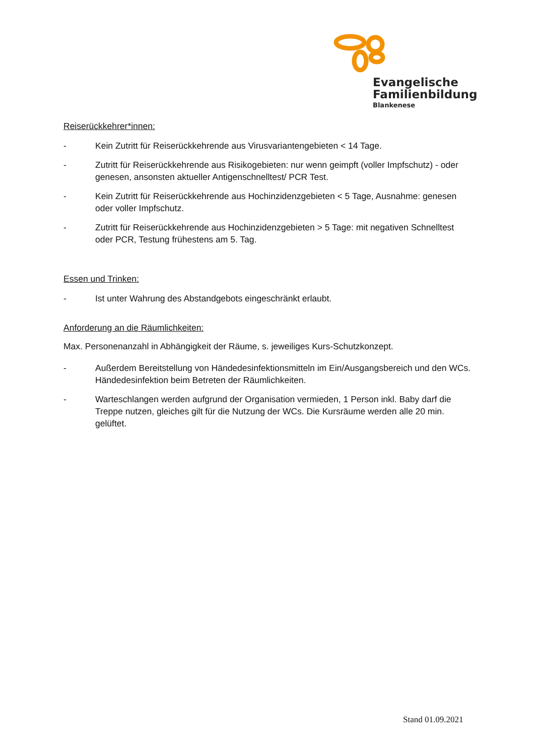Evangelische
Familienbildung
Blankenese
Reiserückkehrer*innen:
- Kein Zutritt für Reiserückkehrende aus Virusvariantengebieten < 14 Tage.
- Zutritt für Reiserückkehrende aus Risikogebieten: nur wenn geimpft (voller Impfschutz) - oder genesen, ansonsten aktueller Antigenschnelltest/ PCR Test.
- Kein Zutritt für Reiserückkehrende aus Hochinzidenzgebieten < 5 Tage, Ausnahme: genesen oder voller Impfschutz.
- Zutritt für Reiserückkehrende aus Hochinzidenzgebieten > 5 Tage: mit negativen Schnelltest oder PCR, Testung frühestens am 5. Tag.
Essen und Trinken:
- Ist unter Wahrung des Abstandgebots eingeschränkt erlaubt.
Anforderung an die Räumlichkeiten:
Max. Personenanzahl in Abhängigkeit der Räume, s. jeweiliges Kurs-Schutzkonzept.
- Außerdem Bereitstellung von Händedesinfektionsmitteln im Ein/Ausgangsbereich und den WCs. Händedesinfektion beim Betreten der Räumlichkeiten.
- Warteschlangen werden aufgrund der Organisation vermieden, 1 Person inkl. Baby darf die Treppe nutzen, gleiches gilt für die Nutzung der WCs. Die Kursräume werden alle 20 min. gelüftet.
Stand 01.09.2021